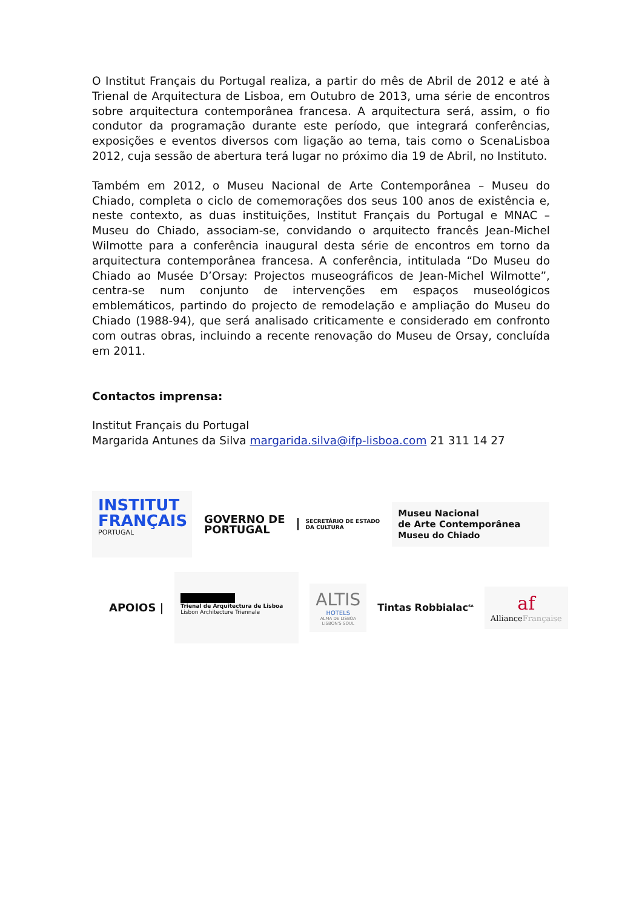O Institut Français du Portugal realiza, a partir do mês de Abril de 2012 e até à Trienal de Arquitectura de Lisboa, em Outubro de 2013, uma série de encontros sobre arquitectura contemporânea francesa. A arquitectura será, assim, o fio condutor da programação durante este período, que integrará conferências, exposições e eventos diversos com ligação ao tema, tais como o ScenaLisboa 2012, cuja sessão de abertura terá lugar no próximo dia 19 de Abril, no Instituto.
Também em 2012, o Museu Nacional de Arte Contemporânea – Museu do Chiado, completa o ciclo de comemorações dos seus 100 anos de existência e, neste contexto, as duas instituições, Institut Français du Portugal e MNAC – Museu do Chiado, associam-se, convidando o arquitecto francês Jean-Michel Wilmotte para a conferência inaugural desta série de encontros em torno da arquitectura contemporânea francesa. A conferência, intitulada “Do Museu do Chiado ao Musée D’Orsay: Projectos museográficos de Jean-Michel Wilmotte”, centra-se num conjunto de intervenções em espaços museológicos emblemáticos, partindo do projecto de remodelação e ampliação do Museu do Chiado (1988-94), que será analisado criticamente e considerado em confronto com outras obras, incluindo a recente renovação do Museu de Orsay, concluída em 2011.
Contactos imprensa:
Institut Français du Portugal
Margarida Antunes da Silva margarida.silva@ifp-lisboa.com 21 311 14 27
INSTITUT
FRANÇAIS
PORTUGAL
GOVERNO DE
PORTUGAL
SECRETÁRIO DE ESTADO
DA CULTURA
Museu Nacional
de Arte Contemporânea
Museu do Chiado
APOIOS |
Trienal de Arquitectura de Lisboa
Lisbon Architecture Triennale
ALTIS
HOTELS
ALMA DE LISBOA
LISBON'S SOUL
Tintas Robbialac<sup>SA</sup>
af
AllianceFrançaise